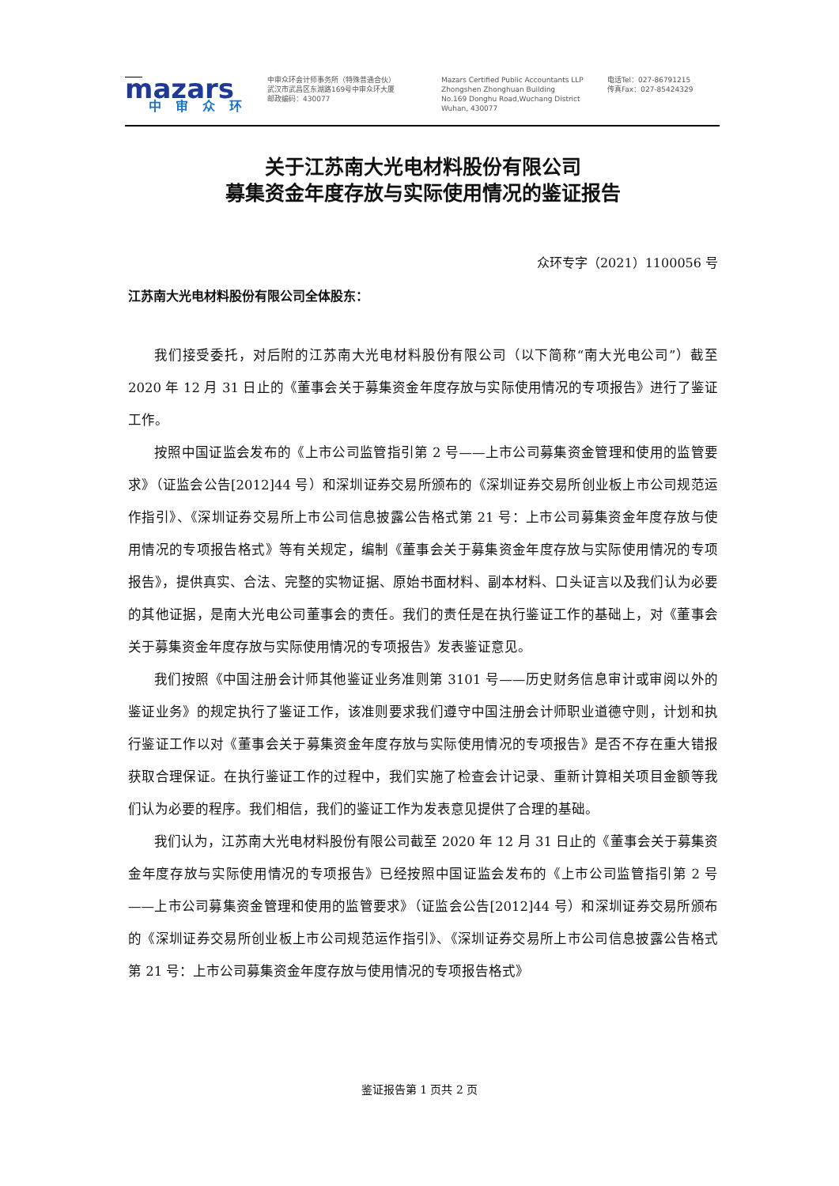mazars
中审众环
中审众环会计师事务所（特殊普通合伙）
武汉市武昌区东湖路169号中审众环大厦
邮政编码：430077
Mazars Certified Public Accountants LLP
Zhongshen Zhonghuan Building
No.169 Donghu Road,Wuchang District
Wuhan, 430077
电话Tel：027-86791215
传真Fax：027-85424329
关于江苏南大光电材料股份有限公司
募集资金年度存放与实际使用情况的鉴证报告
众环专字（2021）1100056 号
江苏南大光电材料股份有限公司全体股东：
我们接受委托，对后附的江苏南大光电材料股份有限公司（以下简称“南大光电公司”）截至 2020 年 12 月 31 日止的《董事会关于募集资金年度存放与实际使用情况的专项报告》进行了鉴证工作。
按照中国证监会发布的《上市公司监管指引第 2 号——上市公司募集资金管理和使用的监管要求》（证监会公告[2012]44 号）和深圳证券交易所颁布的《深圳证券交易所创业板上市公司规范运作指引》、《深圳证券交易所上市公司信息披露公告格式第 21 号：上市公司募集资金年度存放与使用情况的专项报告格式》等有关规定，编制《董事会关于募集资金年度存放与实际使用情况的专项报告》，提供真实、合法、完整的实物证据、原始书面材料、副本材料、口头证言以及我们认为必要的其他证据，是南大光电公司董事会的责任。我们的责任是在执行鉴证工作的基础上，对《董事会关于募集资金年度存放与实际使用情况的专项报告》发表鉴证意见。
我们按照《中国注册会计师其他鉴证业务准则第 3101 号——历史财务信息审计或审阅以外的鉴证业务》的规定执行了鉴证工作，该准则要求我们遵守中国注册会计师职业道德守则，计划和执行鉴证工作以对《董事会关于募集资金年度存放与实际使用情况的专项报告》是否不存在重大错报获取合理保证。在执行鉴证工作的过程中，我们实施了检查会计记录、重新计算相关项目金额等我们认为必要的程序。我们相信，我们的鉴证工作为发表意见提供了合理的基础。
我们认为，江苏南大光电材料股份有限公司截至 2020 年 12 月 31 日止的《董事会关于募集资金年度存放与实际使用情况的专项报告》已经按照中国证监会发布的《上市公司监管指引第 2 号——上市公司募集资金管理和使用的监管要求》（证监会公告[2012]44 号）和深圳证券交易所颁布的《深圳证券交易所创业板上市公司规范运作指引》、《深圳证券交易所上市公司信息披露公告格式第 21 号：上市公司募集资金年度存放与使用情况的专项报告格式》
鉴证报告第 1 页共 2 页